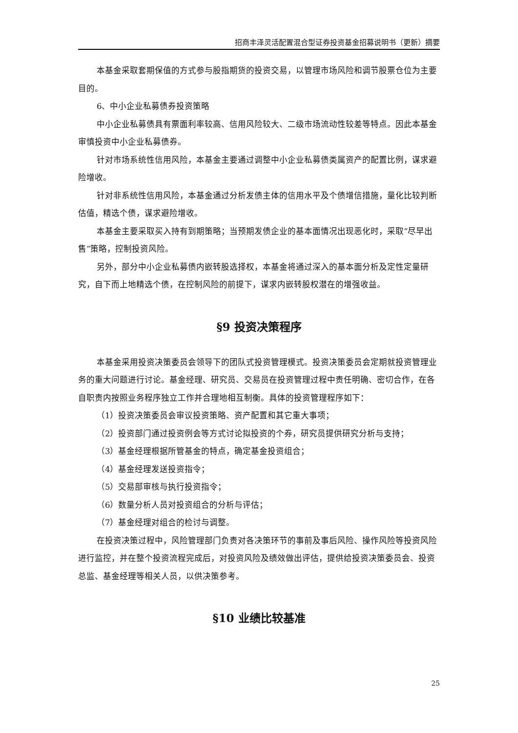招商丰泽灵活配置混合型证券投资基金招募说明书（更新）摘要
本基金采取套期保值的方式参与股指期货的投资交易，以管理市场风险和调节股票仓位为主要目的。
6、中小企业私募债券投资策略
中小企业私募债具有票面利率较高、信用风险较大、二级市场流动性较差等特点。因此本基金审慎投资中小企业私募债券。
针对市场系统性信用风险，本基金主要通过调整中小企业私募债类属资产的配置比例，谋求避险增收。
针对非系统性信用风险，本基金通过分析发债主体的信用水平及个债增信措施，量化比较判断估值，精选个债，谋求避险增收。
本基金主要采取买入持有到期策略；当预期发债企业的基本面情况出现恶化时，采取“尽早出售”策略，控制投资风险。
另外，部分中小企业私募债内嵌转股选择权，本基金将通过深入的基本面分析及定性定量研究，自下而上地精选个债，在控制风险的前提下，谋求内嵌转股权潜在的增强收益。
§9 投资决策程序
本基金采用投资决策委员会领导下的团队式投资管理模式。投资决策委员会定期就投资管理业务的重大问题进行讨论。基金经理、研究员、交易员在投资管理过程中责任明确、密切合作，在各自职责内按照业务程序独立工作并合理地相互制衡。具体的投资管理程序如下：
（1）投资决策委员会审议投资策略、资产配置和其它重大事项；
（2）投资部门通过投资例会等方式讨论拟投资的个券，研究员提供研究分析与支持；
（3）基金经理根据所管基金的特点，确定基金投资组合；
（4）基金经理发送投资指令；
（5）交易部审核与执行投资指令；
（6）数量分析人员对投资组合的分析与评估；
（7）基金经理对组合的检讨与调整。
在投资决策过程中，风险管理部门负责对各决策环节的事前及事后风险、操作风险等投资风险进行监控，并在整个投资流程完成后，对投资风险及绩效做出评估，提供给投资决策委员会、投资总监、基金经理等相关人员，以供决策参考。
§10 业绩比较基准
25